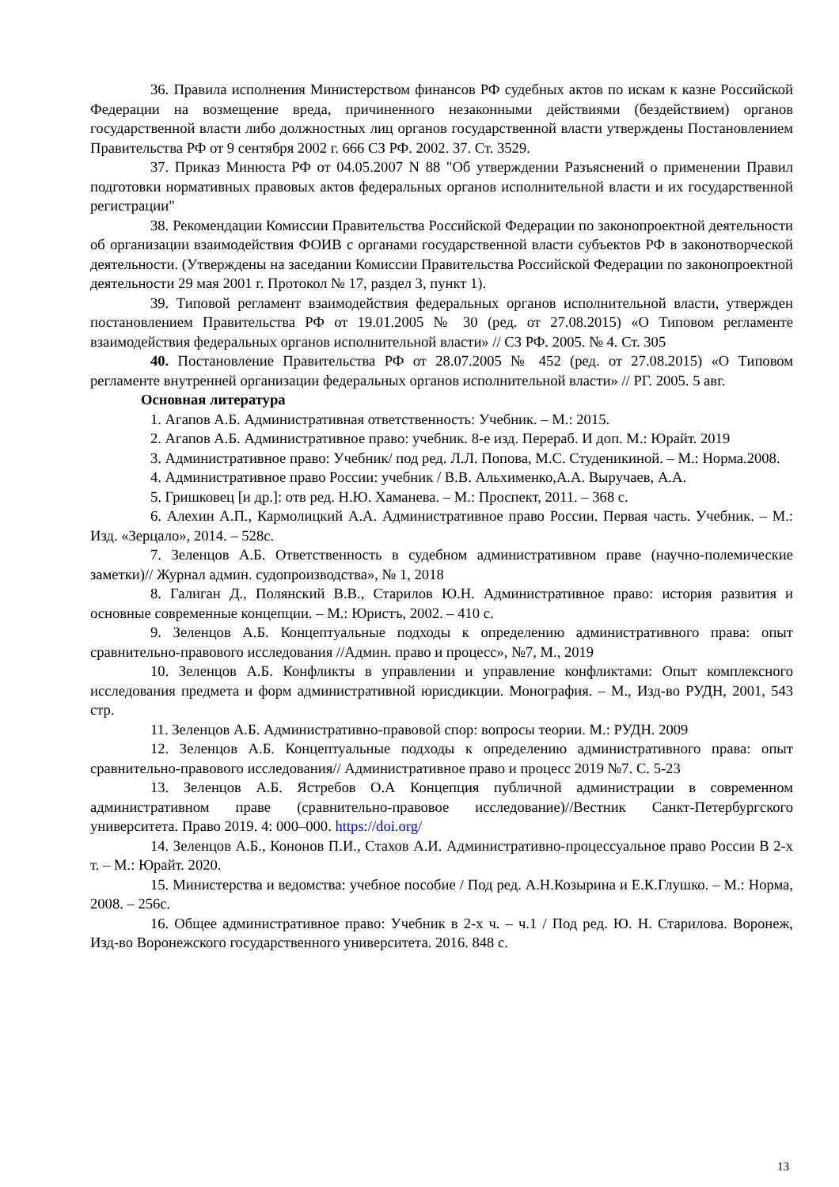36. Правила исполнения Министерством финансов РФ судебных актов по искам к казне Российской Федерации на возмещение вреда, причиненного незаконными действиями (бездействием) органов государственной власти либо должностных лиц органов государственной власти утверждены Постановлением Правительства РФ от 9 сентября 2002 г. 666 СЗ РФ. 2002. 37. Ст. 3529.
37. Приказ Минюста РФ от 04.05.2007 N 88 "Об утверждении Разъяснений о применении Правил подготовки нормативных правовых актов федеральных органов исполнительной власти и их государственной регистрации"
38. Рекомендации Комиссии Правительства Российской Федерации по законопроектной деятельности об организации взаимодействия ФОИВ с органами государственной власти субъектов РФ в законотворческой деятельности. (Утверждены на заседании Комиссии Правительства Российской Федерации по законопроектной деятельности 29 мая 2001 г. Протокол № 17, раздел 3, пункт 1).
39. Типовой регламент взаимодействия федеральных органов исполнительной власти, утвержден постановлением Правительства РФ от 19.01.2005 № 30 (ред. от 27.08.2015) «О Типовом регламенте взаимодействия федеральных органов исполнительной власти» // СЗ РФ. 2005. № 4. Ст. 305
40. Постановление Правительства РФ от 28.07.2005 № 452 (ред. от 27.08.2015) «О Типовом регламенте внутренней организации федеральных органов исполнительной власти» // РГ. 2005. 5 авг.
Основная литература
1. Агапов А.Б. Административная ответственность: Учебник. – М.: 2015.
2. Агапов А.Б. Административное право: учебник. 8-е изд. Перераб. И доп. М.: Юрайт. 2019
3. Административное право: Учебник/ под ред. Л.Л. Попова, М.С. Студеникиной. – М.: Норма.2008.
4. Административное право России: учебник / В.В. Альхименко,А.А. Выручаев, А.А.
5. Гришковец [и др.]: отв ред. Н.Ю. Хаманева. – М.: Проспект, 2011. – 368 с.
6. Алехин А.П., Кармолицкий А.А. Административное право России. Первая часть. Учебник. – М.: Изд. «Зерцало», 2014. – 528с.
7. Зеленцов А.Б. Ответственность в судебном административном праве (научно-полемические заметки)// Журнал админ. судопроизводства», № 1, 2018
8. Галиган Д., Полянский В.В., Старилов Ю.Н. Административное право: история развития и основные современные концепции. – М.: Юристъ, 2002. – 410 с.
9. Зеленцов А.Б. Концептуальные подходы к определению административного права: опыт сравнительно-правового исследования //Админ. право и процесс», №7, М., 2019
10. Зеленцов А.Б. Конфликты в управлении и управление конфликтами: Опыт комплексного исследования предмета и форм административной юрисдикции. Монография. – М., Изд-во РУДН, 2001, 543 стр.
11. Зеленцов А.Б. Административно-правовой спор: вопросы теории. М.: РУДН. 2009
12. Зеленцов А.Б. Концептуальные подходы к определению административного права: опыт сравнительно-правового исследования// Административное право и процесс 2019 №7. С. 5-23
13. Зеленцов А.Б. Ястребов О.А Концепция публичной администрации в современном административном праве (сравнительно-правовое исследование)//Вестник Санкт-Петербургского университета. Право 2019. 4: 000–000. https://doi.org/
14. Зеленцов А.Б., Кононов П.И., Стахов А.И. Административно-процессуальное право России В 2-х т. – М.: Юрайт. 2020.
15. Министерства и ведомства: учебное пособие / Под ред. А.Н.Козырина и Е.К.Глушко. – М.: Норма, 2008. – 256с.
16. Общее административное право: Учебник в 2-х ч. – ч.1 / Под ред. Ю. Н. Старилова. Воронеж, Изд-во Воронежского государственного университета. 2016. 848 с.
13